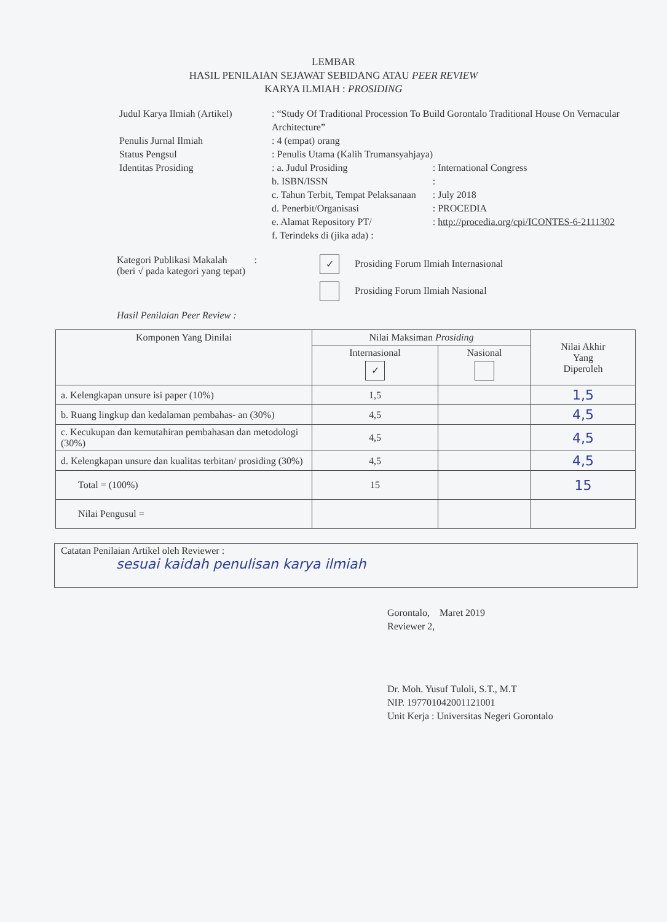LEMBAR
HASIL PENILAIAN SEJAWAT SEBIDANG ATAU PEER REVIEW
KARYA ILMIAH : PROSIDING
| Judul Karya Ilmiah (Artikel) | : “Study Of Traditional Procession To Build Gorontalo Traditional House On Vernacular Architecture” | |
| Penulis Jurnal Ilmiah | : 4 (empat) orang | |
| Status Pengsul | : Penulis Utama (Kalih Trumansyahjaya) | |
| Identitas Prosiding | : a. Judul Prosiding | : International Congress |
| | b. ISBN/ISSN | : |
| | c. Tahun Terbit, Tempat Pelaksanaan | : July 2018 |
| | d. Penerbit/Organisasi | : PROCEDIA |
| | e. Alamat Repository PT/ | : http://procedia.org/cpi/ICONTES-6-2111302 |
| | f. Terindeks di (jika ada) : | |
Kategori Publikasi Makalah :
(beri √ pada kategori yang tepat)
✓ Prosiding Forum Ilmiah Internasional
Prosiding Forum Ilmiah Nasional
Hasil Penilaian Peer Review :
| Komponen Yang Dinilai | Nilai Maksiman Prosiding | | Nilai Akhir Yang Diperoleh |
| --- | --- | --- | --- |
| | Internasional ✓ | Nasional | |
| a. Kelengkapan unsure isi paper (10%) | 1,5 | | 1,5 |
| b. Ruang lingkup dan kedalaman pembahas- an (30%) | 4,5 | | 4,5 |
| c. Kecukupan dan kemutahiran pembahasan dan metodologi (30%) | 4,5 | | 4,5 |
| d. Kelengkapan unsure dan kualitas terbitan/ prosiding (30%) | 4,5 | | 4,5 |
| Total = (100%) | 15 | | 15 |
| Nilai Pengusul = | | | |
Catatan Penilaian Artikel oleh Reviewer :
sesuai kaidah penulisan karya ilmiah
Gorontalo, Maret 2019
Reviewer 2,
Dr. Moh. Yusuf Tuloli, S.T., M.T
NIP. 197701042001121001
Unit Kerja : Universitas Negeri Gorontalo